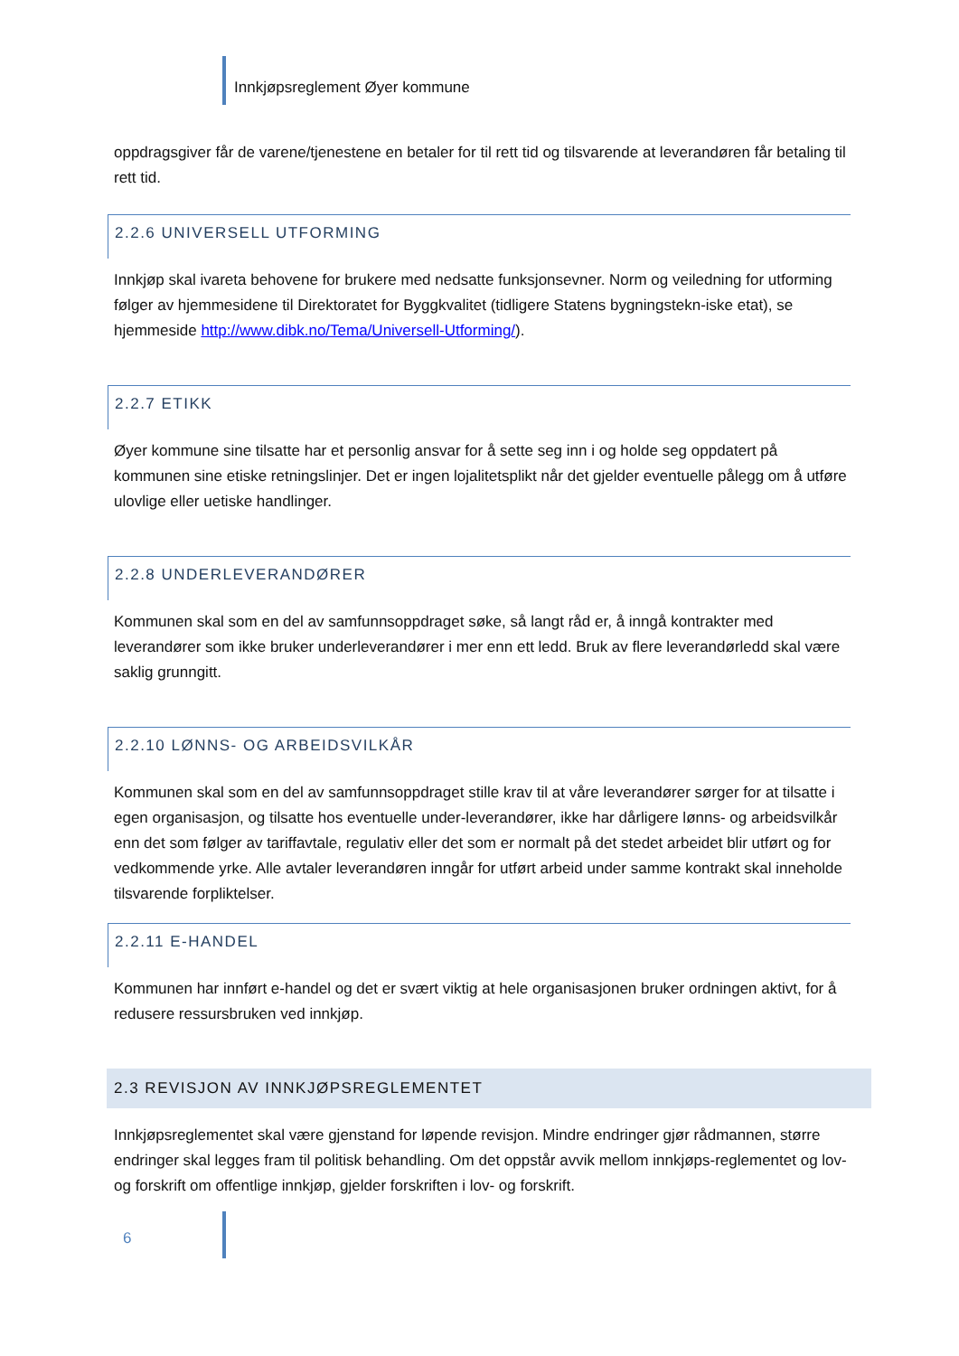Innkjøpsreglement Øyer kommune
oppdragsgiver får de varene/tjenestene en betaler for til rett tid og tilsvarende at leverandøren får betaling til rett tid.
2.2.6 UNIVERSELL UTFORMING
Innkjøp skal ivareta behovene for brukere med nedsatte funksjonsevner. Norm og veiledning for utforming følger av hjemmesidene til Direktoratet for Byggkvalitet (tidligere Statens bygningstekn-iske etat), se hjemmeside http://www.dibk.no/Tema/Universell-Utforming/).
2.2.7 ETIKK
Øyer kommune sine tilsatte har et personlig ansvar for å sette seg inn i og holde seg oppdatert på kommunen sine etiske retningslinjer. Det er ingen lojalitetsplikt når det gjelder eventuelle pålegg om å utføre ulovlige eller uetiske handlinger.
2.2.8 UNDERLEVERANDØRER
Kommunen skal som en del av samfunnsoppdraget søke, så langt råd er, å inngå kontrakter med leverandører som ikke bruker underleverandører i mer enn ett ledd. Bruk av flere leverandørledd skal være saklig grunngitt.
2.2.10 LØNNS- OG ARBEIDSVILKÅR
Kommunen skal som en del av samfunnsoppdraget stille krav til at våre leverandører sørger for at tilsatte i egen organisasjon, og tilsatte hos eventuelle under-leverandører, ikke har dårligere lønns- og arbeidsvilkår enn det som følger av tariffavtale, regulativ eller det som er normalt på det stedet arbeidet blir utført og for vedkommende yrke. Alle avtaler leverandøren inngår for utført arbeid under samme kontrakt skal inneholde tilsvarende forpliktelser.
2.2.11 E-HANDEL
Kommunen har innført e-handel og det er svært viktig at hele organisasjonen bruker ordningen aktivt, for å redusere ressursbruken ved innkjøp.
2.3 REVISJON AV INNKJØPSREGLEMENTET
Innkjøpsreglementet skal være gjenstand for løpende revisjon. Mindre endringer gjør rådmannen, større endringer skal legges fram til politisk behandling. Om det oppstår avvik mellom innkjøps-reglementet og lov- og forskrift om offentlige innkjøp, gjelder forskriften i lov- og forskrift.
6